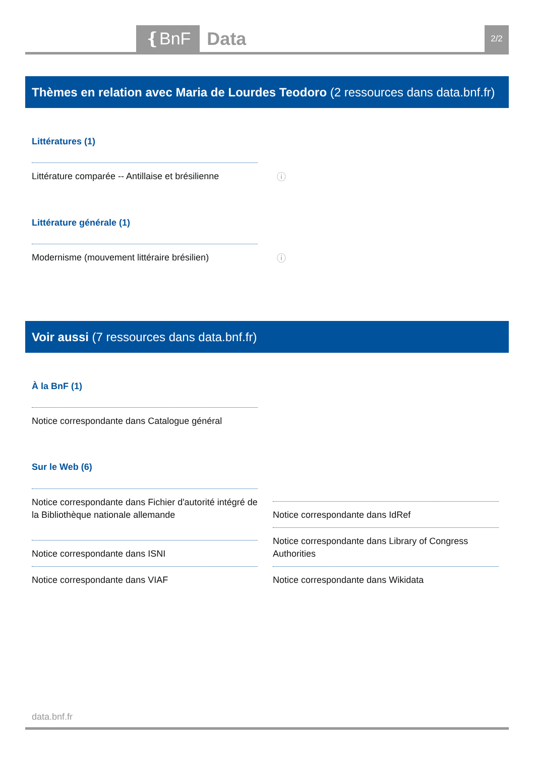❴BnF Data 2/2
Thèmes en relation avec Maria de Lourdes Teodoro (2 ressources dans data.bnf.fr)
Littératures (1)
Littérature comparée -- Antillaise et brésilienne ⓘ
Littérature générale (1)
Modernisme (mouvement littéraire brésilien) ⓘ
Voir aussi (7 ressources dans data.bnf.fr)
À la BnF (1)
Notice correspondante dans Catalogue général
Sur le Web (6)
Notice correspondante dans Fichier d'autorité intégré de la Bibliothèque nationale allemande
Notice correspondante dans IdRef
Notice correspondante dans ISNI
Notice correspondante dans Library of Congress Authorities
Notice correspondante dans VIAF Notice correspondante dans Wikidata
data.bnf.fr